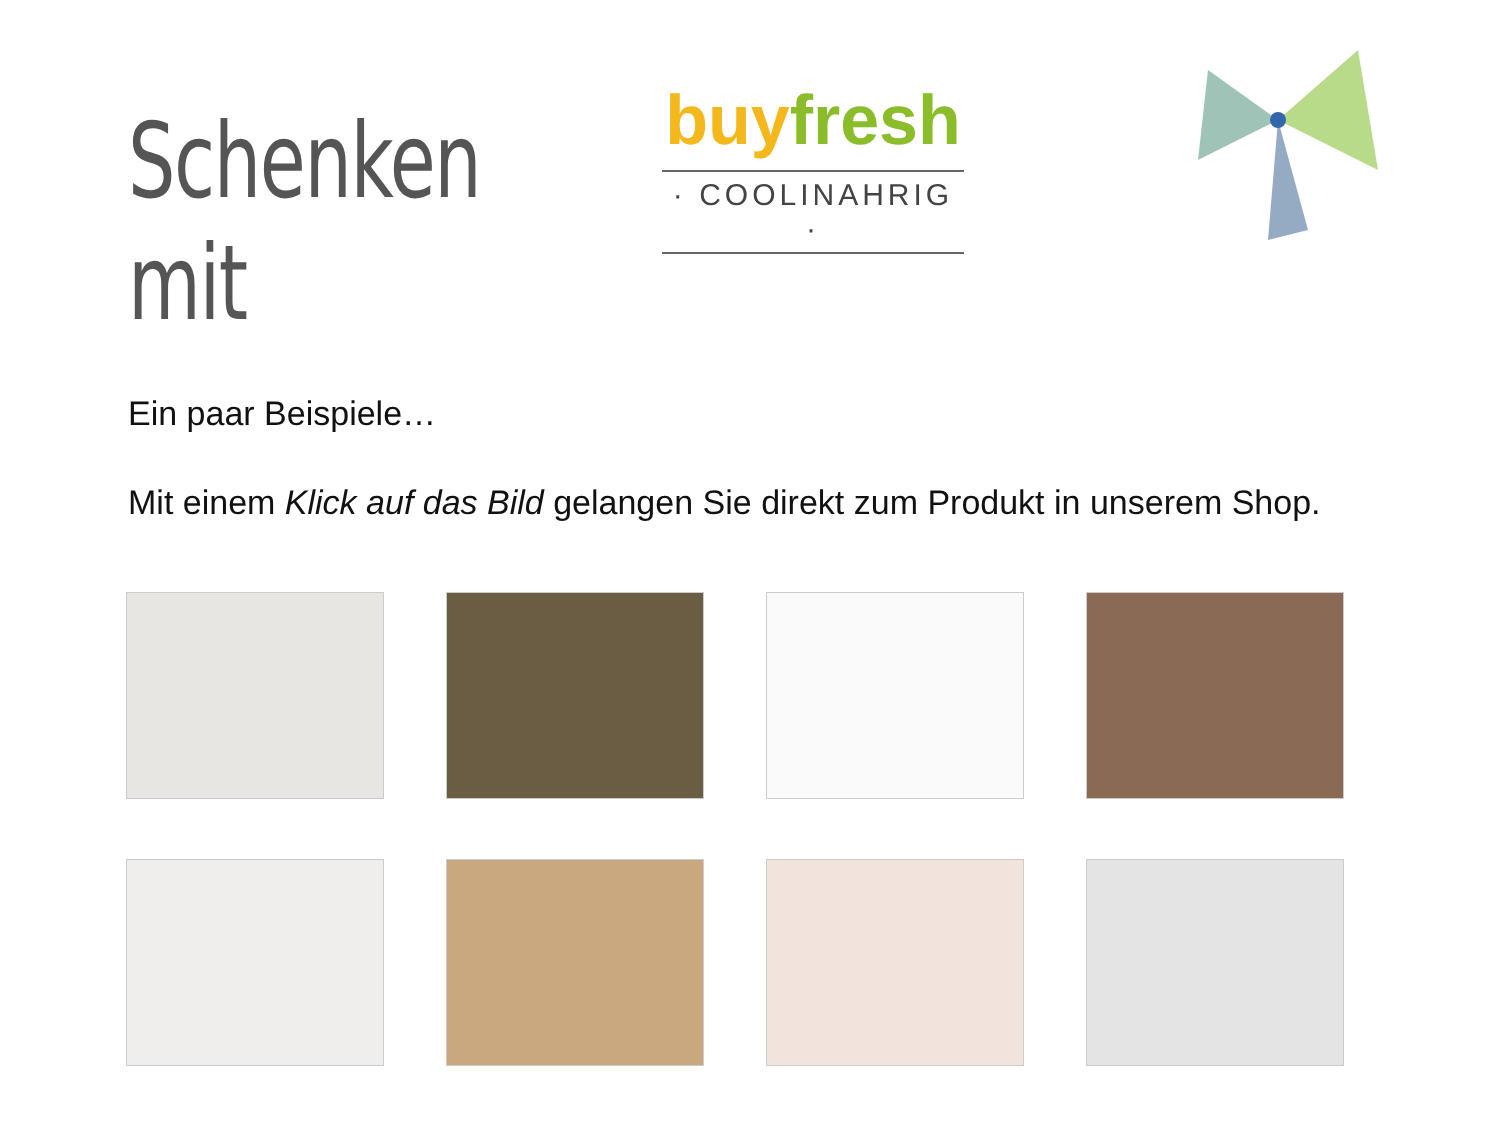Schenken mit
buy fresh
· COOLINAHRIG ·
Ein paar Beispiele…
Mit einem Klick auf das Bild gelangen Sie direkt zum Produkt in unserem Shop.